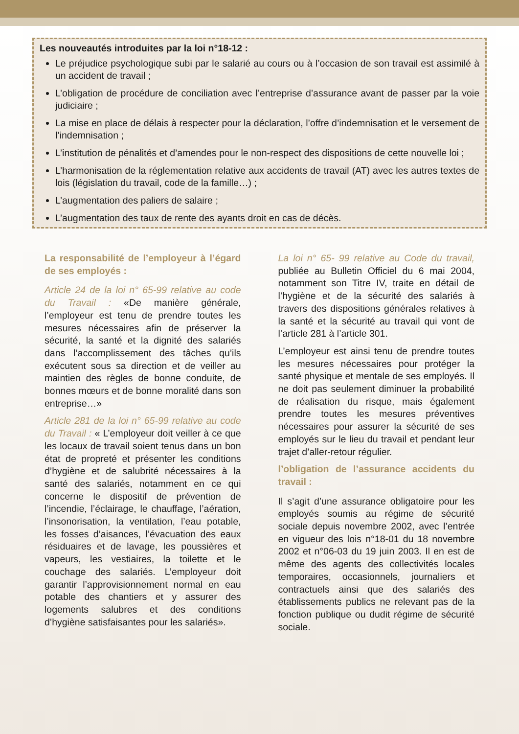Les nouveautés introduites par la loi n°18-12 :
Le préjudice psychologique subi par le salarié au cours ou à l’occasion de son travail est assimilé à un accident de travail ;
L’obligation de procédure de conciliation avec l’entreprise d’assurance avant de passer par la voie judiciaire ;
La mise en place de délais à respecter pour la déclaration, l’offre d’indemnisation et le versement de l’indemnisation ;
L’institution de pénalités et d’amendes pour le non-respect des dispositions de cette nouvelle loi ;
L’harmonisation de la réglementation relative aux accidents de travail (AT) avec les autres textes de lois (législation du travail, code de la famille…) ;
L’augmentation des paliers de salaire ;
L’augmentation des taux de rente des ayants droit en cas de décès.
La responsabilité de l’employeur à l’égard de ses employés :
Article 24 de la loi n° 65-99 relative au code du Travail : «De manière générale, l’employeur est tenu de prendre toutes les mesures nécessaires afin de préserver la sécurité, la santé et la dignité des salariés dans l’accomplissement des tâches qu’ils exécutent sous sa direction et de veiller au maintien des règles de bonne conduite, de bonnes mœurs et de bonne moralité dans son entreprise…»
Article 281 de la loi n° 65-99 relative au code du Travail : « L’employeur doit veiller à ce que les locaux de travail soient tenus dans un bon état de propreté et présenter les conditions d’hygiène et de salubrité nécessaires à la santé des salariés, notamment en ce qui concerne le dispositif de prévention de l’incendie, l’éclairage, le chauffage, l’aération, l’insonorisation, la ventilation, l’eau potable, les fosses d’aisances, l’évacuation des eaux résiduaires et de lavage, les poussières et vapeurs, les vestiaires, la toilette et le couchage des salariés. L’employeur doit garantir l’approvisionnement normal en eau potable des chantiers et y assurer des logements salubres et des conditions d’hygiène satisfaisantes pour les salariés».
La loi n° 65- 99 relative au Code du travail, publiée au Bulletin Officiel du 6 mai 2004, notamment son Titre IV, traite en détail de l’hygiène et de la sécurité des salariés à travers des dispositions générales relatives à la santé et la sécurité au travail qui vont de l’article 281 à l’article 301.
L’employeur est ainsi tenu de prendre toutes les mesures nécessaires pour protéger la santé physique et mentale de ses employés. Il ne doit pas seulement diminuer la probabilité de réalisation du risque, mais également prendre toutes les mesures préventives nécessaires pour assurer la sécurité de ses employés sur le lieu du travail et pendant leur trajet d’aller-retour régulier.
l’obligation de l’assurance accidents du travail :
Il s’agit d’une assurance obligatoire pour les employés soumis au régime de sécurité sociale depuis novembre 2002, avec l’entrée en vigueur des lois n°18-01 du 18 novembre 2002 et n°06-03 du 19 juin 2003. Il en est de même des agents des collectivités locales temporaires, occasionnels, journaliers et contractuels ainsi que des salariés des établissements publics ne relevant pas de la fonction publique ou dudit régime de sécurité sociale.